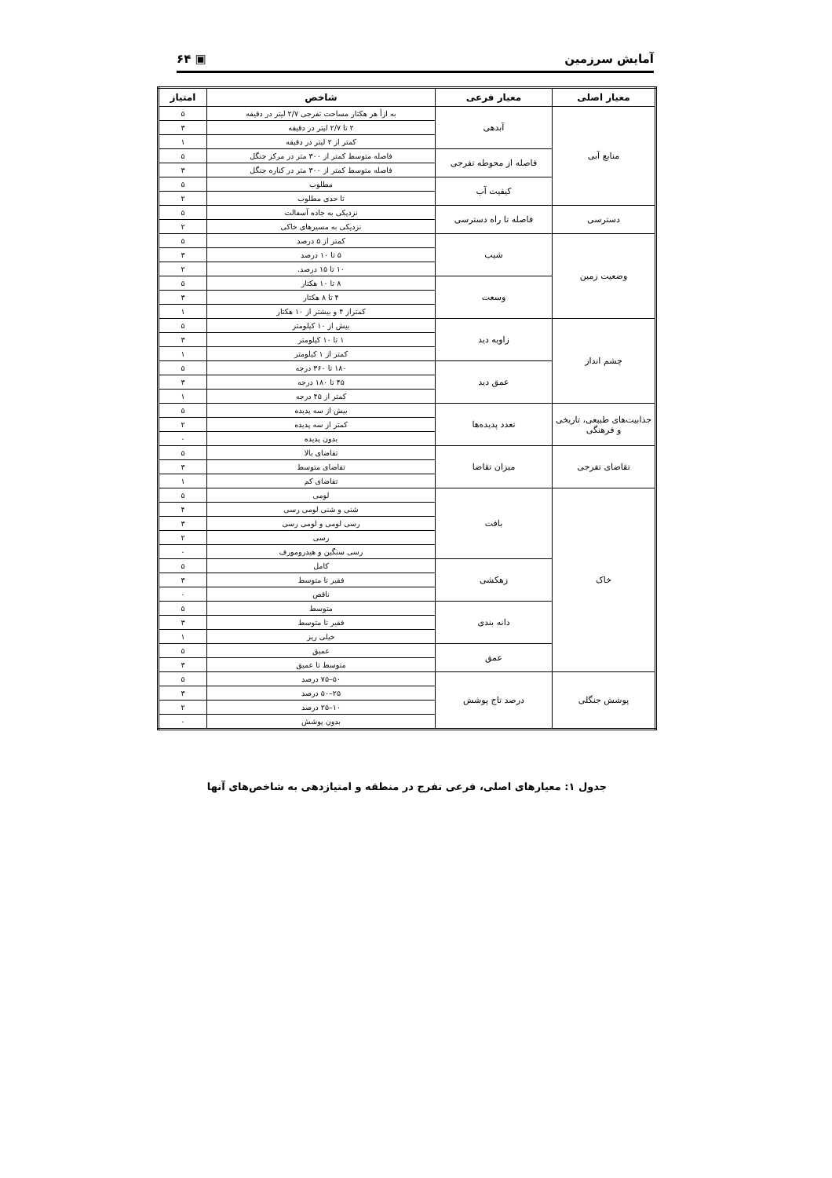آمایش سرزمین ▣ ۶۴
| معیار اصلی | معیار فرعی | شاخص | امتیاز |
| --- | --- | --- | --- |
| منابع آبی | آبدهی | به ازأ هر هکتار مساحت تفرجی ۲/۷ لیتر در دقیقه | ۵ |
| | | ۲ تا ۲/۷ لیتر در دقیقه | ۳ |
| | | کمتر از ۲ لیتر در دقیقه | ۱ |
| | فاصله از محوطه تفرجی | فاصله متوسط کمتر از ۳۰۰ متر در مرکز جنگل | ۵ |
| | | فاصله متوسط کمتر از ۳۰۰ متر در کناره جنگل | ۳ |
| | کیفیت آب | مطلوب | ۵ |
| | | تا حدی مطلوب | ۲ |
| دسترسی | فاصله تا راه دسترسی | نزدیکی به جاده آسفالت | ۵ |
| | | نزدیکی به مسیرهای خاکی | ۲ |
| وضعیت زمین | شیب | کمتر از ۵ درصد | ۵ |
| | | ۵ تا ۱۰ درصد | ۳ |
| | | ۱۰ تا ۱۵ درصد. | ۲ |
| | وسعت | ۸ تا ۱۰ هکتار | ۵ |
| | | ۴ تا ۸ هکتار | ۳ |
| | | کمتراز ۴ و بیشتر از ۱۰ هکتار | ۱ |
| چشم انداز | زاویه دید | بیش از ۱۰ کیلومتر | ۵ |
| | | ۱ تا ۱۰ کیلومتر | ۳ |
| | | کمتر از ۱ کیلومتر | ۱ |
| | عمق دید | ۱۸۰ تا ۳۶۰ درجه | ۵ |
| | | ۴۵ تا ۱۸۰ درجه | ۳ |
| | | کمتر از ۴۵ درجه | ۱ |
| جذابیت‌های طبیعی، تاریخی و فرهنگی | تعدد پدیده‌ها | بیش از سه پدیده | ۵ |
| | | کمتر از سه پدیده | ۲ |
| | | بدون پدیده | ۰ |
| تقاضای تفرجی | میزان تقاضا | تقاضای بالا | ۵ |
| | | تقاضای متوسط | ۳ |
| | | تقاضای کم | ۱ |
| خاک | بافت | لومی | ۵ |
| | | شنی و شنی لومی رسی | ۴ |
| | | رسی لومی و لومی رسی | ۳ |
| | | رسی | ۲ |
| | | رسی سنگین و هیدرومورف | ۰ |
| | زهکشی | کامل | ۵ |
| | | فقیر تا متوسط | ۳ |
| | | ناقص | ۰ |
| | دانه بندی | متوسط | ۵ |
| | | فقیر تا متوسط | ۳ |
| | | خیلی ریز | ۱ |
| | عمق | عمیق | ۵ |
| | | متوسط تا عمیق | ۳ |
| پوشش جنگلی | درصد تاج پوشش | ۵۰–۷۵ درصد | ۵ |
| | | ۲۵–۵۰ درصد | ۳ |
| | | ۱۰–۲۵ درصد | ۲ |
| | | بدون پوشش | ۰ |
جدول ۱: معیارهای اصلی، فرعی تفرج در منطقه و امتیازدهی به شاخص‌های آنها